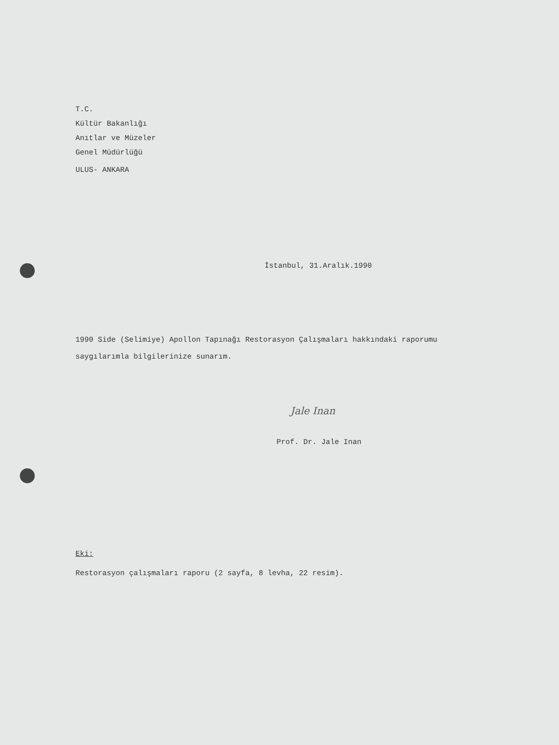T.C.
Kültür Bakanlığı
Anıtlar ve Müzeler
Genel Müdürlüğü
ULUS- ANKARA
İstanbul, 31.Aralık.1990
1990 Side (Selimiye) Apollon Tapınağı Restorasyon Çalışmaları hakkındaki raporumu saygılarımla bilgilerinize sunarım.
Jale Inan
Prof. Dr. Jale Inan
Eki:
Restorasyon çalışmaları raporu (2 sayfa, 8 levha, 22 resim).